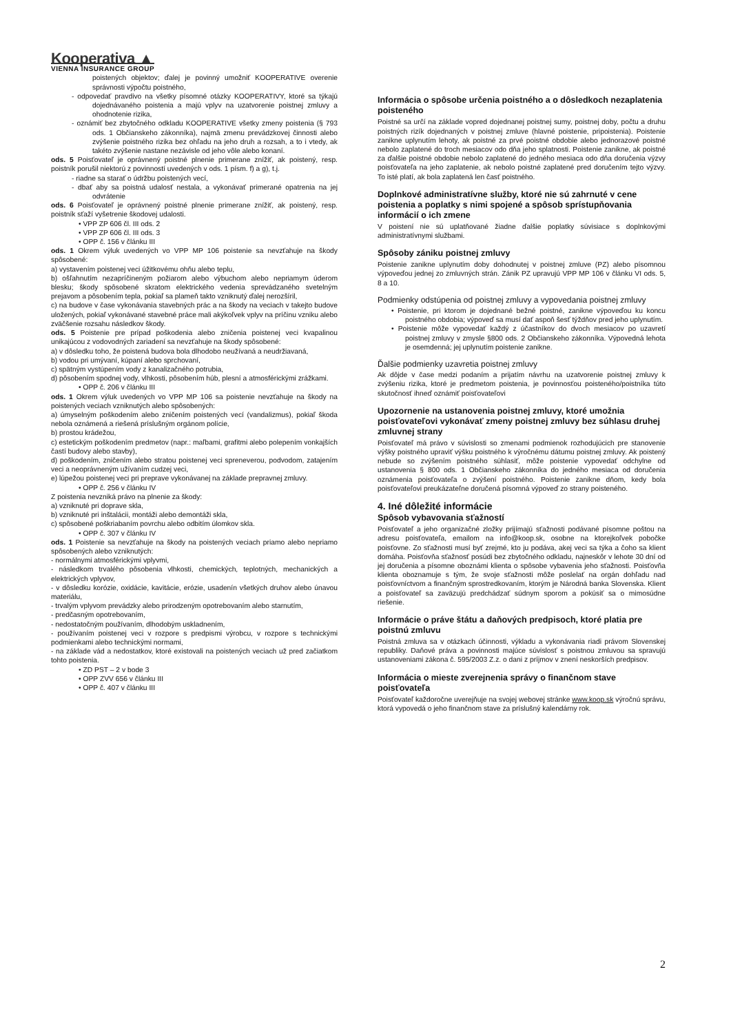Kooperativa ▲
VIENNA INSURANCE GROUP
poistených objektov; ďalej je povinný umožniť KOOPERATIVE overenie správnosti výpočtu poistného,
- odpovedať pravdivo na všetky písomné otázky KOOPERATIVY, ktoré sa týkajú dojednávaného poistenia a majú vplyv na uzatvorenie poistnej zmluvy a ohodnotenie rizika,
- oznámiť bez zbytočného odkladu KOOPERATIVE všetky zmeny poistenia (§ 793 ods. 1 Občianskeho zákonníka), najmä zmenu prevádzkovej činnosti alebo zvýšenie poistného rizika bez ohľadu na jeho druh a rozsah, a to i vtedy, ak takéto zvýšenie nastane nezávisle od jeho vôle alebo konaní.
ods. 5 Poisťovateľ je oprávnený poistné plnenie primerane znížiť, ak poistený, resp. poistník porušil niektorú z povinností uvedených v ods. 1 písm. f) a g), t.j.
- riadne sa starať o údržbu poistených vecí,
- dbať aby sa poistná udalosť nestala, a vykonávať primerané opatrenia na jej odvrátenie
ods. 6 Poisťovateľ je oprávnený poistné plnenie primerane znížiť, ak poistený, resp. poistník sťaží vyšetrenie škodovej udalosti.
• VPP ZP 606 čl. III ods. 2
• VPP ZP 606 čl. III ods. 3
• OPP č. 156 v článku III
ods. 1 Okrem výluk uvedených vo VPP MP 106 poistenie sa nevzťahuje na škody spôsobené:
a) vystavením poistenej veci úžitkovému ohňu alebo teplu,
b) ošľahnutím nezapríčineným požiarom alebo výbuchom alebo nepriamym úderom blesku; škody spôsobené skratom elektrického vedenia sprevádzaného svetelným prejavom a pôsobením tepla, pokiaľ sa plameň takto vzniknutý ďalej nerozšíril,
c) na budove v čase vykonávania stavebných prác a na škody na veciach v takejto budove uložených, pokiaľ vykonávané stavebné práce mali akýkoľvek vplyv na príčinu vzniku alebo zväčšenie rozsahu následkov škody.
ods. 5 Poistenie pre prípad poškodenia alebo zničenia poistenej veci kvapalinou unikajúcou z vodovodných zariadení sa nevzťahuje na škody spôsobené:
a) v dôsledku toho, že poistená budova bola dlhodobo neužívaná a neudržiavaná,
b) vodou pri umývaní, kúpaní alebo sprchovaní,
c) spätným vystúpením vody z kanalizačného potrubia,
d) pôsobením spodnej vody, vlhkosti, pôsobením húb, plesní a atmosférickými zrážkami.
• OPP č. 206 v článku III
ods. 1 Okrem výluk uvedených vo VPP MP 106 sa poistenie nevzťahuje na škody na poistených veciach vzniknutých alebo spôsobených:
a) úmyselným poškodením alebo zničením poistených vecí (vandalizmus), pokiaľ škoda nebola oznámená a riešená príslušným orgánom polície,
b) prostou krádežou,
c) estetickým poškodením predmetov (napr.: maľbami, grafitmi alebo polepením vonkajších častí budovy alebo stavby),
d) poškodením, zničením alebo stratou poistenej veci spreneverou, podvodom, zatajením veci a neoprávneným užívaním cudzej veci,
e) lúpežou poistenej veci pri preprave vykonávanej na základe prepravnej zmluvy.
• OPP č. 256 v článku IV
Z poistenia nevzniká právo na plnenie za škody:
a) vzniknuté pri doprave skla,
b) vzniknuté pri inštalácii, montáži alebo demontáži skla,
c) spôsobené poškriabaním povrchu alebo odbitím úlomkov skla.
• OPP č. 307 v článku IV
ods. 1 Poistenie sa nevzťahuje na škody na poistených veciach priamo alebo nepriamo spôsobených alebo vzniknutých:
- normálnymi atmosférickými vplyvmi,
- následkom trvalého pôsobenia vlhkosti, chemických, teplotných, mechanických a elektrických vplyvov,
- v dôsledku korózie, oxidácie, kavitácie, erózie, usadenín všetkých druhov alebo únavou materiálu,
- trvalým vplyvom prevádzky alebo prirodzeným opotrebovaním alebo starnutím,
- predčasným opotrebovaním,
- nedostatočným používaním, dlhodobým uskladnením,
- používaním poistenej veci v rozpore s predpismi výrobcu, v rozpore s technickými podmienkami alebo technickými normami,
- na základe vád a nedostatkov, ktoré existovali na poistených veciach už pred začiatkom tohto poistenia.
• ZD PST – 2 v bode 3
• OPP ZVV 656 v článku III
• OPP č. 407 v článku III
Informácia o spôsobe určenia poistného a o dôsledkoch nezaplatenia poisteného
Poistné sa určí na základe vopred dojednanej poistnej sumy, poistnej doby, počtu a druhu poistných rizík dojednaných v poistnej zmluve (hlavné poistenie, pripoistenia). Poistenie zanikne uplynutím lehoty, ak poistné za prvé poistné obdobie alebo jednorazové poistné nebolo zaplatené do troch mesiacov odo dňa jeho splatnosti. Poistenie zanikne, ak poistné za ďalšie poistné obdobie nebolo zaplatené do jedného mesiaca odo dňa doručenia výzvy poisťovateľa na jeho zaplatenie, ak nebolo poistné zaplatené pred doručením tejto výzvy. To isté platí, ak bola zaplatená len časť poistného.
Doplnkové administratívne služby, ktoré nie sú zahrnuté v cene poistenia a poplatky s nimi spojené a spôsob sprístupňovania informácií o ich zmene
V poistení nie sú uplatňované žiadne ďalšie poplatky súvisiace s doplnkovými administratívnymi službami.
Spôsoby zániku poistnej zmluvy
Poistenie zanikne uplynutím doby dohodnutej v poistnej zmluve (PZ) alebo písomnou výpoveďou jednej zo zmluvných strán. Zánik PZ upravujú VPP MP 106 v článku VI ods. 5, 8 a 10.
Podmienky odstúpenia od poistnej zmluvy a vypovedania poistnej zmluvy
• Poistenie, pri ktorom je dojednané bežné poistné, zanikne výpoveďou ku koncu poistného obdobia; výpoveď sa musí dať aspoň šesť týždňov pred jeho uplynutím.
• Poistenie môže vypovedať každý z účastníkov do dvoch mesiacov po uzavretí poistnej zmluvy v zmysle §800 ods. 2 Občianskeho zákonníka. Výpovedná lehota je osemdenná; jej uplynutím poistenie zanikne.
Ďalšie podmienky uzavretia poistnej zmluvy
Ak dôjde v čase medzi podaním a prijatím návrhu na uzatvorenie poistnej zmluvy k zvýšeniu rizika, ktoré je predmetom poistenia, je povinnosťou poisteného/poistníka túto skutočnosť ihneď oznámiť poisťovateľovi
Upozornenie na ustanovenia poistnej zmluvy, ktoré umožnia poisťovateľovi vykonávať zmeny poistnej zmluvy bez súhlasu druhej zmluvnej strany
Poisťovateľ má právo v súvislosti so zmenami podmienok rozhodujúcich pre stanovenie výšky poistného upraviť výšku poistného k výročnému dátumu poistnej zmluvy. Ak poistený nebude so zvýšením poistného súhlasiť, môže poistenie vypovedať odchylne od ustanovenia § 800 ods. 1 Občianskeho zákonníka do jedného mesiaca od doručenia oznámenia poisťovateľa o zvýšení poistného. Poistenie zanikne dňom, kedy bola poisťovateľovi preukázateľne doručená písomná výpoveď zo strany poisteného.
4. Iné dôležité informácie
Spôsob vybavovania sťažností
Poisťovateľ a jeho organizačné zložky prijímajú sťažnosti podávané písomne poštou na adresu poisťovateľa, emailom na info@koop.sk, osobne na ktorejkoľvek pobočke poisťovne. Zo sťažnosti musí byť zrejmé, kto ju podáva, akej veci sa týka a čoho sa klient domáha. Poisťovňa sťažnosť posúdi bez zbytočného odkladu, najneskôr v lehote 30 dní od jej doručenia a písomne oboznámi klienta o spôsobe vybavenia jeho sťažnosti. Poisťovňa klienta oboznamuje s tým, že svoje sťažnosti môže poslelať na orgán dohľadu nad poisťovníctvom a finančným sprostredkovaním, ktorým je Národná banka Slovenska. Klient a poisťovateľ sa zaväzujú predchádzať súdnym sporom a pokúsiť sa o mimosúdne riešenie.
Informácie o práve štátu a daňových predpisoch, ktoré platia pre poistnú zmluvu
Poistná zmluva sa v otázkach účinnosti, výkladu a vykonávania riadi právom Slovenskej republiky. Daňové práva a povinnosti majúce súvislosť s poistnou zmluvou sa spravujú ustanoveniami zákona č. 595/2003 Z.z. o dani z príjmov v znení neskorších predpisov.
Informácia o mieste zverejnenia správy o finančnom stave poisťovateľa
Poisťovateľ každoročne uverejňuje na svojej webovej stránke www.koop.sk výročnú správu, ktorá vypovedá o jeho finančnom stave za príslušný kalendárny rok.
2